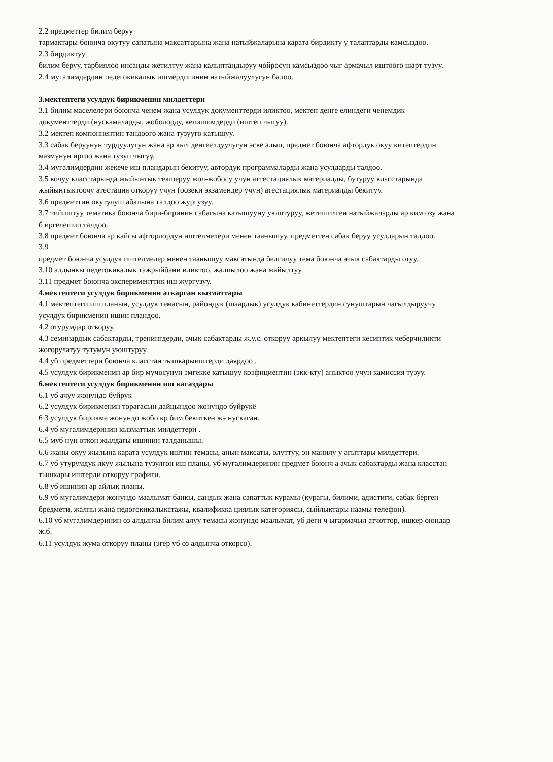2.2 предметтер билим беруу
тармактары боюнча окутуу сапатына максаттарына жана натыйжаларына карата бирдикту у талаптарды камсыздоо.
2.3 бирдиктуу
билим беруу, тарбиялоо инсанды жетилтуу жана калыптандыруу чойросун камсыздоо чыг армачыл иштоого шарт тузуу.
2.4 мугалимдердин педегокикалык ишмердигинин натыйжалуулугун балоо.
3.мектептеги усулдук бирикменин милдеттери
3.1 билим маселелери боюнча ченем жана усулдук документтерди иликтоо, мектеп денге елиндеги ченемдик документтерди (нускамаларды, жоболорду, келишимдерди (иштеп чыгуу).
3.2 мектеп компоннентин тандоого жана тузууго катышуу.
3.3 сабак беруунун турдуулугун жана ар кыл денгеелдуулугун эске алып, предмет боюнча афтордук окуу китептердин мазмунун иргоо жана тузуп чыгуу.
3.4 мугалимдердин жекече иш пландарын бекитуу, автордук программаларды жана усулдарды талдоо.
3.5 кочуу класстарында жыйынтык текшеруу жол-жобосу учун аттестациялык материалды, бутуруу класстарында жыйынтыктоочу атестация откоруу учун (оозеки экзамендер учун) атестациялык материалды бекитуу.
3.6 предметтин окутулуш абалына талдоо жургузуу.
3.7 тийиштуу тематика боюнча бири-биринин сабагына катышууну уюштуруу, жетишилген натыйжаларды ар ким озу жана б иргелешип талдоо.
3.8 предмет боюнча ар кайсы афторлордун иштелмелери менен таанышуу, предметтен сабак беруу усулдарын талдоо.
3.9
предмет боюнча усулдук иштелмелер менен таанышуу максатында белгилуу тема боюнча ачык сабактарды отуу.
3.10 алдынкы педегокикалык тажрыйбани иликтоо, жалпылоо жана жайылтуу.
3.11 предмет боюнча эксперименттик иш жургузуу.
4.мектептеги усулдук бирикменин аткарган кызматтары
4.1 мектептеги иш планын, усулдук темасын, райондук (шаардык) усулдук кабинеттердин сунуштарын чагылдыруучу усулдук бирикменин ишин пландоо.
4.2 отурумдар откоруу.
4.3 семинардык сабактарды, тренингдерди, ачык сабактарды ж.у.с. откоруу аркылуу мектептеги кесиптик чеберчиликти жогорулатуу тутумун уюштуруу.
4.4 уб предметтери боюнча класстан тышкарыиштерди даярдоо .
4.5 усулдук бирикменин ар бир мучосунун эмгекке катышуу коэфициентин (экк-кту) аныктоо учун камиссия тузуу.
6.мектептеги усулдук бирикменин иш кагаздары
6.1 уб ачуу жонундо буйрук
6.2 усулдук бирикменин торагасын дайцындоо жонундо буйрукё
6 3 усулдук бирикме жонундо жобо кр бим бекиткен жэ нускаган.
6.4 уб мугалимдеринин кызматтык милдеттери .
6.5 муб нун откон жылдагы ишинин талданышы.
6.6 жаны окуу жылына карата усулдук иштин темасы, анын максаты, олуттуу, эн манилу у агыттары милдеттери.
6.7 уб утурумдук лкуу жылына тузулгон иш планы, уб мугалимдеринин предмет боюнч а ачык сабактарды жана класстан тышкары иштерди откоруу графиги.
6.8 уб ишинин ар айлык планы.
6.9 уб мугалимдери жонундо маалымат банкы, сандык жана сапаттык курамы (курагы, билими, адистиги, сабак берген бредмети, жалпы жана педогокикалыкстажы, квалификка циялык категориясы, сыйлыктары наамы телефон).
6.10 уб мугалимдеринин оз алдынча билим алуу темасы жонундо маалымат, уб деги ч ыгармачыл атчоттор, ишкер оюндар ж.б.
6.11 усулдук жума откоруу планы (эгер уб оз алдынча откорсо).